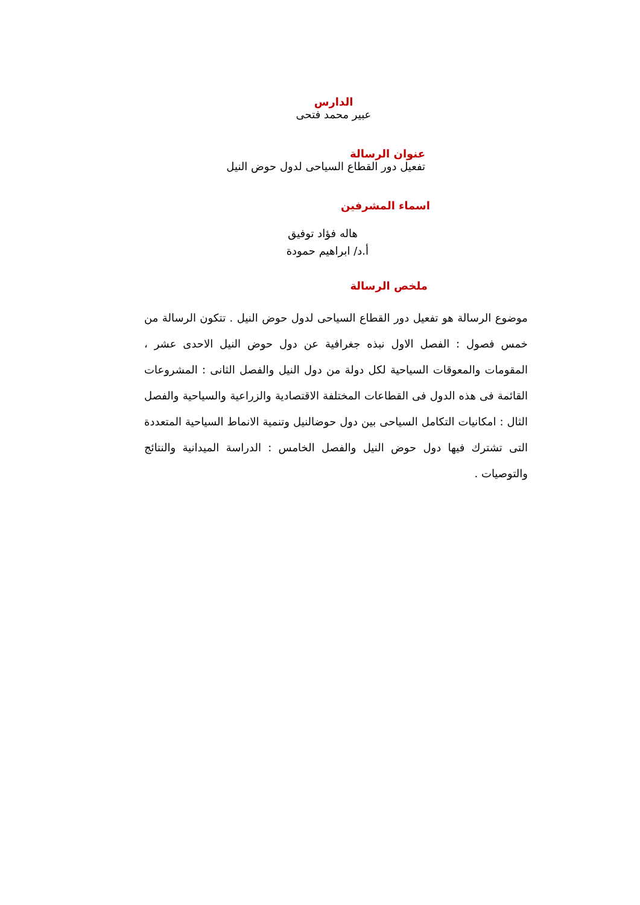الدارس
عبير محمد فتحى
عنوان الرسالة
تفعيل دور القطاع السياحى لدول حوض النيل
اسماء المشرفين
هاله فؤاد توفيق
أ.د/ ابراهيم حمودة
ملخص الرسالة
موضوع الرسالة هو تفعيل دور القطاع السياحى لدول حوض النيل . تتكون الرسالة من خمس فصول : الفصل الاول نبذه جغرافية عن دول حوض النيل الاحدى عشر ، المقومات والمعوقات السياحية لكل دولة من دول النيل والفصل الثانى : المشروعات القائمة فى هذه الدول فى القطاعات المختلفة الاقتصادية والزراعية والسياحية والفصل الثال : امكانيات التكامل السياحى بين دول حوضالنيل وتنمية الانماط السياحية المتعددة التى تشترك فيها دول حوض النيل والفصل الخامس : الدراسة الميدانية والنتائج والتوصيات .